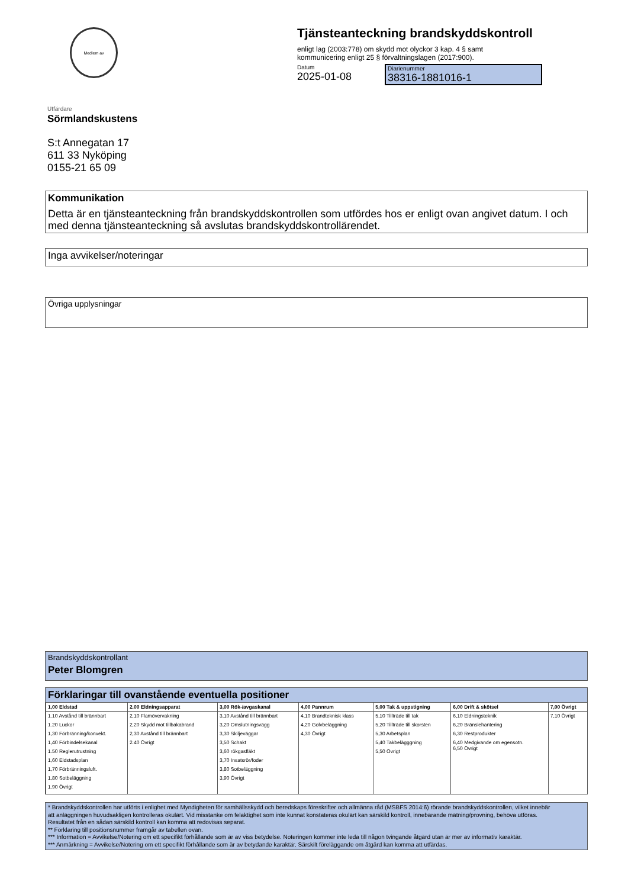Medlem av
Tjänsteanteckning brandskyddskontroll
enligt lag (2003:778) om skydd mot olyckor 3 kap. 4 § samt
kommunicering enligt 25 § förvaltningslagen (2017:900).
Datum
2025-01-08
Diarienummer
38316-1881016-1
Utfärdare
Sörmlandskustens
S:t Annegatan 17
611 33 Nyköping
0155-21 65 09
Kommunikation
Detta är en tjänsteanteckning från brandskyddskontrollen som utfördes hos er enligt ovan angivet datum. I och med denna tjänsteanteckning så avslutas brandskyddskontrollärendet.
Inga avvikelser/noteringar
Övriga upplysningar
Brandskyddskontrollant
Peter Blomgren
Förklaringar till ovanstående eventuella positioner
| 1,00 Eldstad | 2.00 Eldningsapparat | 3,00 Rök-/avgaskanal | 4,00 Pannrum | 5,00 Tak & uppstigning | 6,00 Drift & skötsel | 7,00 Övrigt |
| --- | --- | --- | --- | --- | --- | --- |
| 1.10 Avstånd till brännbart 1.20 Luckor 1,30 Förbränning/konvekt. 1,40 Förbindelsekanal 1.50 Reglerutrustning 1,60 Eldstadsplan 1,70 Förbränningsluft. 1,80 Sotbeläggning 1.90 Övrigt | 2,10 Flamövervakning 2,20 Skydd mot tillbakabrand 2,30 Avstånd till brännbart 2.40 Övrigt | 3,10 Avstånd till brännbart 3,20 Omslutningsvägg 3,30 Skiljeväggar 3,50 Schakt 3,60 rökgasfläkt 3,70 Insatsrör/foder 3,80 Sotbeläggning 3,90 Övrigt | 4,10 Brandteknisk klass 4,20 Golvbeläggning 4,30 Övrigt | 5,10 Tillträde till tak 5,20 Tillträde till skorsten 5,30 Arbetsplan 5,40 Takbelägggning 5,50 Övrigt | 6,10 Eldningsteknik 6,20 Bränslehantering 6,30 Restprodukter 6,40 Medgivande om egensotn. 6,50 Övrigt | 7,10 Övrigt |
* Brandskyddskontrollen har utförts i enlighet med Myndigheten för samhällsskydd och beredskaps föreskrifter och allmänna råd (MSBFS 2014:6) rörande brandskyddskontrollen, vilket innebär
att anläggningen huvudsakligen kontrolleras okulärt. Vid misstanke om felaktighet som inte kunnat konstateras okulärt kan särskild kontroll, innebärande mätning/provning, behöva utföras.
Resultatet från en sådan särskild kontroll kan komma att redovisas separat.
** Förklaring till positionsnummer framgår av tabellen ovan.
*** Information = Avvikelse/Notering om ett specifikt förhållande som är av viss betydelse. Noteringen kommer inte leda till någon tvingande åtgärd utan är mer av informativ karaktär.
*** Anmärkning = Avvikelse/Notering om ett specifikt förhållande som är av betydande karaktär. Särskilt föreläggande om åtgärd kan komma att utfärdas.